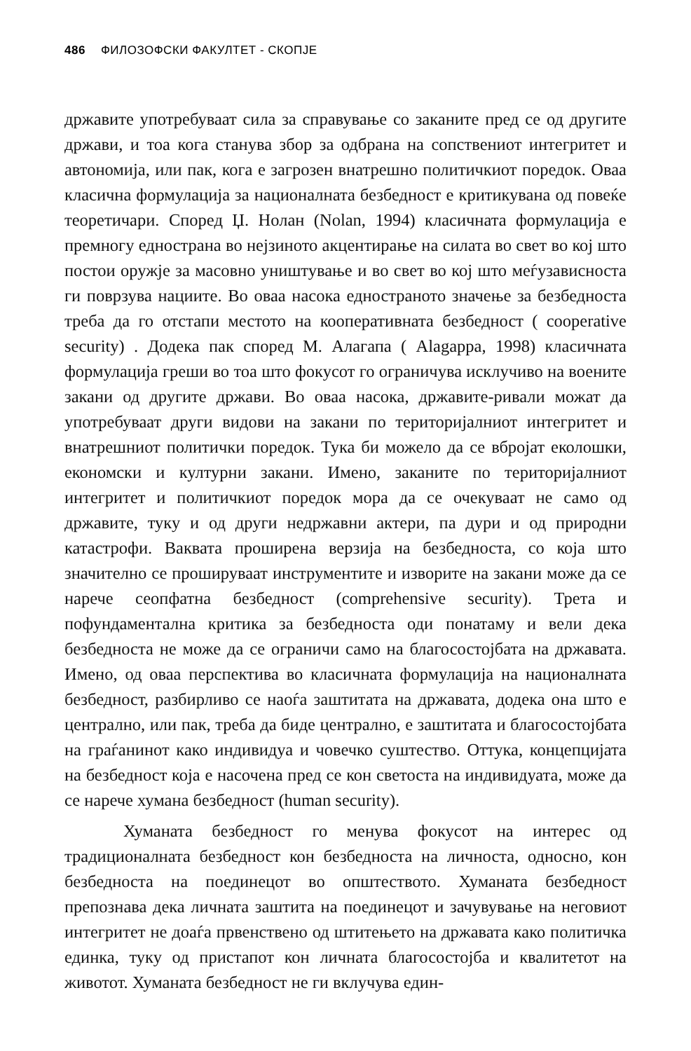486 ФИЛОЗОФСКИ ФАКУЛТЕТ - СКОПЈЕ
државите употребуваат сила за справување со заканите пред се од другите држави, и тоа кога станува збор за одбрана на сопствениот интегритет и автономија, или пак, кога е загрозен внатрешно политичкиот поредок. Оваа класична формулација за националната безбедност е критикувана од повеќе теоретичари. Според Џ. Нолан (Nolan, 1994) класичната формулација е премногу еднострана во нејзиното акцентирање на силата во свет во кој што постои оружје за масовно уништување и во свет во кој што меѓузависноста ги поврзува нациите. Во оваа насока едностраното значење за безбедноста треба да го отстапи местото на кооперативната безбедност ( cooperative security) . Додека пак според М. Алагапа ( Alagappa, 1998) класичната формулација греши во тоа што фокусот го ограничува исклучиво на воените закани од другите држави. Во оваа насока, државите-ривали можат да употребуваат други видови на закани по територијалниот интегритет и внатрешниот политички поредок. Тука би можело да се вбројат еколошки, економски и културни закани. Имено, заканите по територијалниот интегритет и политичкиот поредок мора да се очекуваат не само од државите, туку и од други недржавни актери, па дури и од природни катастрофи. Ваквата проширена верзија на безбедноста, со која што значително се прошируваат инструментите и изворите на закани може да се нарече сеопфатна безбедност (comprehensive security). Трета и пофундаментална критика за безбедноста оди понатаму и вели дека безбедноста не може да се ограничи само на благосостојбата на државата. Имено, од оваа перспектива во класичната формулација на националната безбедност, разбирливо се наоѓа заштитата на државата, додека она што е централно, или пак, треба да биде централно, е заштитата и благосостојбата на граѓанинот како индивидуа и човечко суштество. Оттука, концепцијата на безбедност која е насочена пред се кон светоста на индивидуата, може да се нарече хумана безбедност (human security).
Хуманата безбедност го менува фокусот на интерес од традиционалната безбедност кон безбедноста на личноста, односно, кон безбедноста на поединецот во општеството. Хуманата безбедност препознава дека личната заштита на поединецот и зачувување на неговиот интегритет не доаѓа првенствено од штитењето на државата како политичка единка, туку од пристапот кон личната благосостојба и квалитетот на животот. Хуманата безбедност не ги вклучува един-